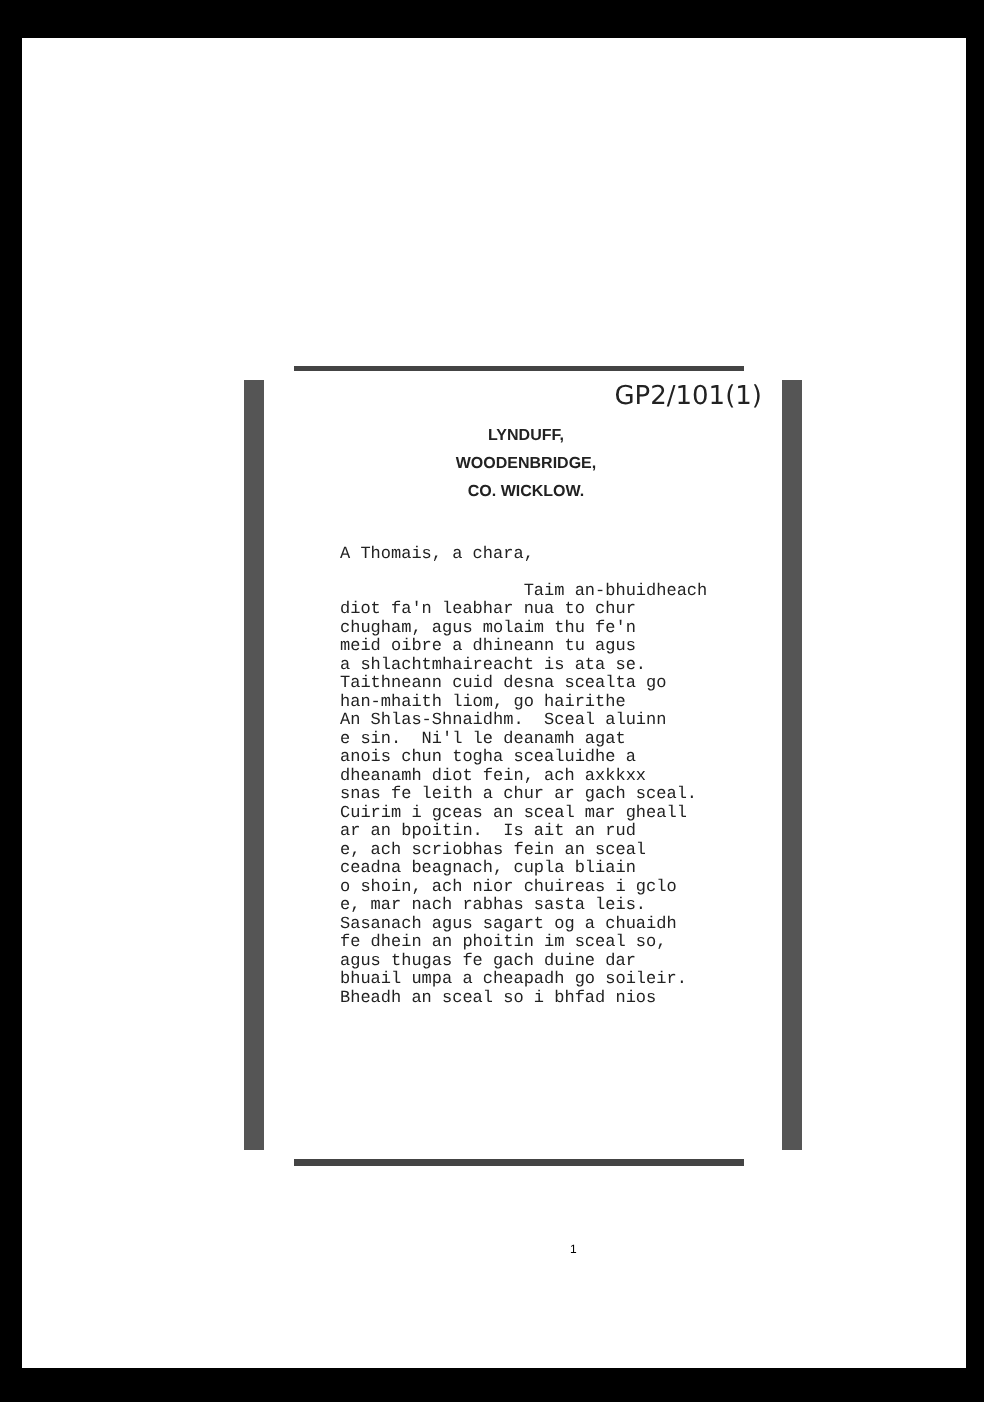GP2/101(1)
LYNDUFF,
WOODENBRIDGE,
CO. WICKLOW.
A Thomais, a chara,

                  Taim an-bhuidheach
diot fa'n leabhar nua to chur
chugham, agus molaim thu fe'n
meid oibre a dhineann tu agus
a shlachtmhaireacht is ata se.
Taithneann cuid desna scealta go
han-mhaith liom, go hairithe
An Shlas-Shnaidhm.  Sceal aluinn
e sin.  Ni'l le deanamh agat
anois chun togha scealuidhe a
dheanamh diot fein, ach axkkxx
snas fe leith a chur ar gach sceal.
Cuirim i gceas an sceal mar gheall
ar an bpoitin.  Is ait an rud
e, ach scriobhas fein an sceal
ceadna beagnach, cupla bliain
o shoin, ach nior chuireas i gclo
e, mar nach rabhas sasta leis.
Sasanach agus sagart og a chuaidh
fe dhein an phoitin im sceal so,
agus thugas fe gach duine dar
bhuail umpa a cheapadh go soileir.
Bheadh an sceal so i bhfad nios
1